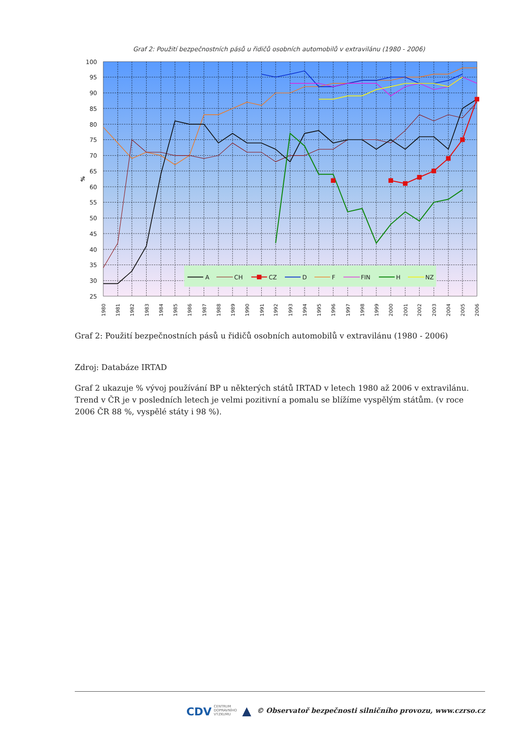Graf 2: Použití bezpečnostních pásů u řidičů osobních automobilů v extravilánu (1980 - 2006)
100
95
90
85
80
75
70
65
60
55
50
45
40
35
30
25
%
1980
1981
1982
1983
1984
1985
1986
1987
1988
1989
1990
1991
1992
1993
1994
1995
1996
1997
1998
1999
2000
2001
2002
2003
2004
2005
2006
A
CH
CZ
D
F
FIN
H
NZ
Graf 2: Použití bezpečnostních pásů u řidičů osobních automobilů v extravilánu (1980 - 2006)
Zdroj: Databáze IRTAD
Graf 2 ukazuje % vývoj používání BP u některých států IRTAD v letech 1980 až 2006 v extravilánu. Trend v ČR je v posledních letech je velmi pozitivní a pomalu se blížíme vyspělým státům. (v roce 2006 ČR 88 %, vyspělé státy i 98 %).
CDV CENTRUM
DOPRAVNÍHO
VÝZKUMU ▲ © Observatoř bezpečnosti silničního provozu, www.czrso.cz